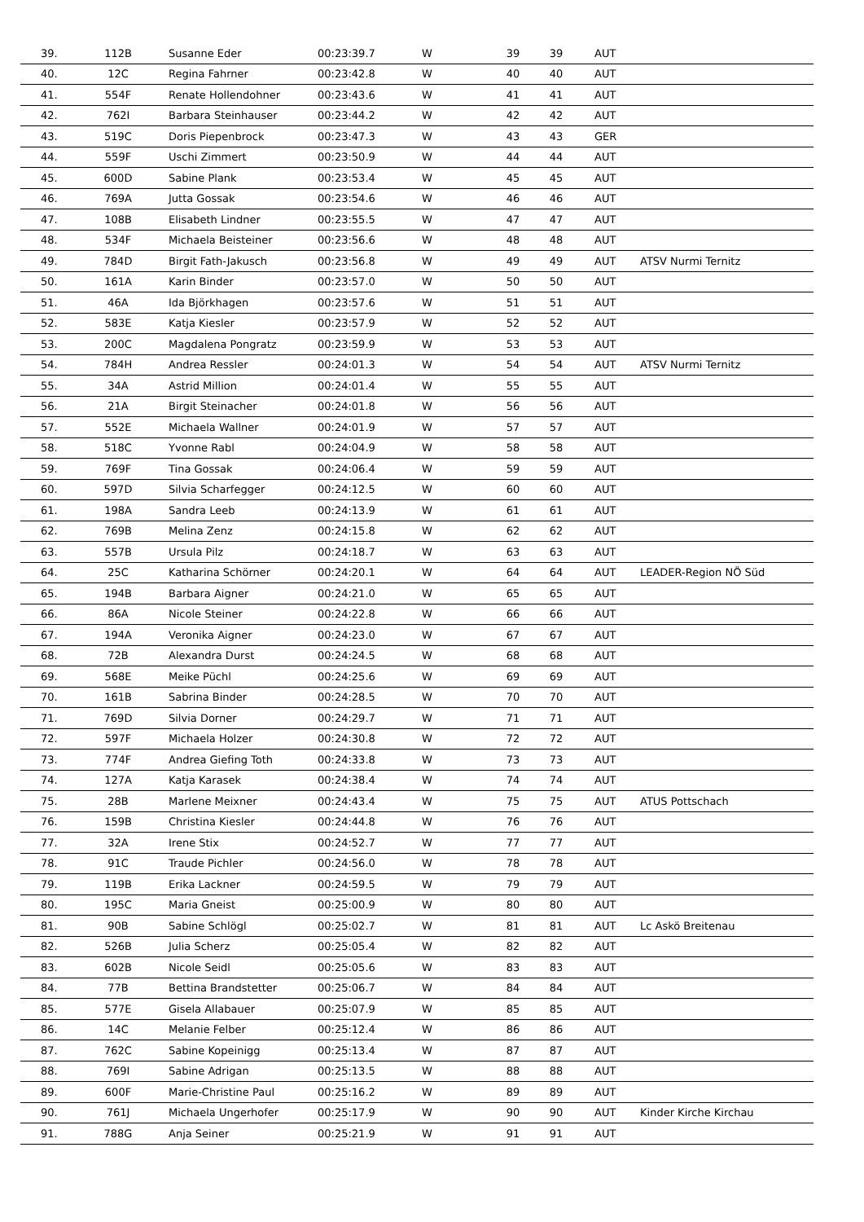| 39. | 112B | Susanne Eder | 00:23:39.7 | W | 39 | 39 | AUT | |
| 40. | 12C | Regina Fahrner | 00:23:42.8 | W | 40 | 40 | AUT | |
| 41. | 554F | Renate Hollendohner | 00:23:43.6 | W | 41 | 41 | AUT | |
| 42. | 762I | Barbara Steinhauser | 00:23:44.2 | W | 42 | 42 | AUT | |
| 43. | 519C | Doris Piepenbrock | 00:23:47.3 | W | 43 | 43 | GER | |
| 44. | 559F | Uschi Zimmert | 00:23:50.9 | W | 44 | 44 | AUT | |
| 45. | 600D | Sabine Plank | 00:23:53.4 | W | 45 | 45 | AUT | |
| 46. | 769A | Jutta Gossak | 00:23:54.6 | W | 46 | 46 | AUT | |
| 47. | 108B | Elisabeth Lindner | 00:23:55.5 | W | 47 | 47 | AUT | |
| 48. | 534F | Michaela Beisteiner | 00:23:56.6 | W | 48 | 48 | AUT | |
| 49. | 784D | Birgit Fath-Jakusch | 00:23:56.8 | W | 49 | 49 | AUT | ATSV Nurmi Ternitz |
| 50. | 161A | Karin Binder | 00:23:57.0 | W | 50 | 50 | AUT | |
| 51. | 46A | Ida Björkhagen | 00:23:57.6 | W | 51 | 51 | AUT | |
| 52. | 583E | Katja Kiesler | 00:23:57.9 | W | 52 | 52 | AUT | |
| 53. | 200C | Magdalena Pongratz | 00:23:59.9 | W | 53 | 53 | AUT | |
| 54. | 784H | Andrea Ressler | 00:24:01.3 | W | 54 | 54 | AUT | ATSV Nurmi Ternitz |
| 55. | 34A | Astrid Million | 00:24:01.4 | W | 55 | 55 | AUT | |
| 56. | 21A | Birgit Steinacher | 00:24:01.8 | W | 56 | 56 | AUT | |
| 57. | 552E | Michaela Wallner | 00:24:01.9 | W | 57 | 57 | AUT | |
| 58. | 518C | Yvonne Rabl | 00:24:04.9 | W | 58 | 58 | AUT | |
| 59. | 769F | Tina Gossak | 00:24:06.4 | W | 59 | 59 | AUT | |
| 60. | 597D | Silvia Scharfegger | 00:24:12.5 | W | 60 | 60 | AUT | |
| 61. | 198A | Sandra Leeb | 00:24:13.9 | W | 61 | 61 | AUT | |
| 62. | 769B | Melina Zenz | 00:24:15.8 | W | 62 | 62 | AUT | |
| 63. | 557B | Ursula Pilz | 00:24:18.7 | W | 63 | 63 | AUT | |
| 64. | 25C | Katharina Schörner | 00:24:20.1 | W | 64 | 64 | AUT | LEADER-Region NÖ Süd |
| 65. | 194B | Barbara Aigner | 00:24:21.0 | W | 65 | 65 | AUT | |
| 66. | 86A | Nicole Steiner | 00:24:22.8 | W | 66 | 66 | AUT | |
| 67. | 194A | Veronika Aigner | 00:24:23.0 | W | 67 | 67 | AUT | |
| 68. | 72B | Alexandra Durst | 00:24:24.5 | W | 68 | 68 | AUT | |
| 69. | 568E | Meike Püchl | 00:24:25.6 | W | 69 | 69 | AUT | |
| 70. | 161B | Sabrina Binder | 00:24:28.5 | W | 70 | 70 | AUT | |
| 71. | 769D | Silvia Dorner | 00:24:29.7 | W | 71 | 71 | AUT | |
| 72. | 597F | Michaela Holzer | 00:24:30.8 | W | 72 | 72 | AUT | |
| 73. | 774F | Andrea Giefing Toth | 00:24:33.8 | W | 73 | 73 | AUT | |
| 74. | 127A | Katja Karasek | 00:24:38.4 | W | 74 | 74 | AUT | |
| 75. | 28B | Marlene Meixner | 00:24:43.4 | W | 75 | 75 | AUT | ATUS Pottschach |
| 76. | 159B | Christina Kiesler | 00:24:44.8 | W | 76 | 76 | AUT | |
| 77. | 32A | Irene Stix | 00:24:52.7 | W | 77 | 77 | AUT | |
| 78. | 91C | Traude Pichler | 00:24:56.0 | W | 78 | 78 | AUT | |
| 79. | 119B | Erika Lackner | 00:24:59.5 | W | 79 | 79 | AUT | |
| 80. | 195C | Maria Gneist | 00:25:00.9 | W | 80 | 80 | AUT | |
| 81. | 90B | Sabine Schlögl | 00:25:02.7 | W | 81 | 81 | AUT | Lc Askö Breitenau |
| 82. | 526B | Julia Scherz | 00:25:05.4 | W | 82 | 82 | AUT | |
| 83. | 602B | Nicole Seidl | 00:25:05.6 | W | 83 | 83 | AUT | |
| 84. | 77B | Bettina Brandstetter | 00:25:06.7 | W | 84 | 84 | AUT | |
| 85. | 577E | Gisela Allabauer | 00:25:07.9 | W | 85 | 85 | AUT | |
| 86. | 14C | Melanie Felber | 00:25:12.4 | W | 86 | 86 | AUT | |
| 87. | 762C | Sabine Kopeinigg | 00:25:13.4 | W | 87 | 87 | AUT | |
| 88. | 769I | Sabine Adrigan | 00:25:13.5 | W | 88 | 88 | AUT | |
| 89. | 600F | Marie-Christine Paul | 00:25:16.2 | W | 89 | 89 | AUT | |
| 90. | 761J | Michaela Ungerhofer | 00:25:17.9 | W | 90 | 90 | AUT | Kinder Kirche Kirchau |
| 91. | 788G | Anja Seiner | 00:25:21.9 | W | 91 | 91 | AUT | |